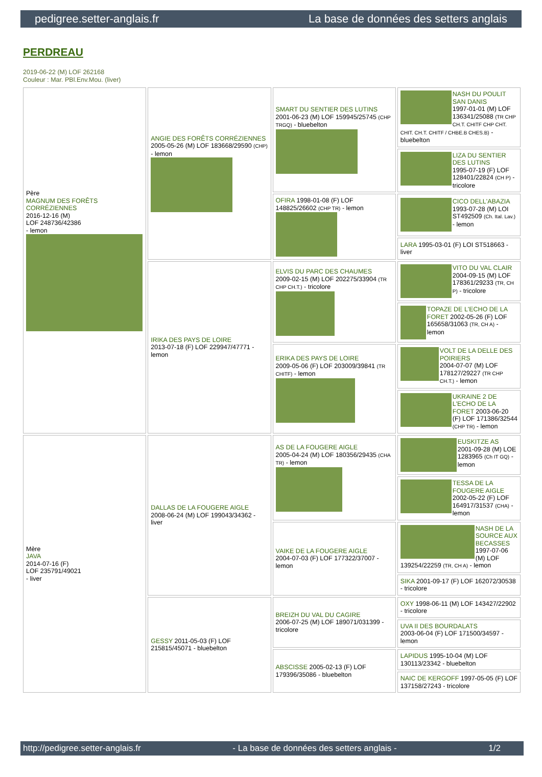pedigree.setter-anglais.fr La base de données des setters anglais
PERDREAU
2019-06-22 (M) LOF 262168
Couleur : Mar. PBl.Env.Mou. (liver)
| Père MAGNUM DES FORÊTS CORRÉZIENNES 2016-12-16 (M) LOF 248736/42386 - lemon | ANGIE DES FORÊTS CORRÉZIENNES 2005-05-26 (M) LOF 183668/29590 (CHP) - lemon | SMART DU SENTIER DES LUTINS 2001-06-23 (M) LOF 159945/25745 (CHP TRGQ) - bluebelton | NASH DU POULIT SAN DANIS 1997-01-01 (M) LOF 136341/25088 (TR CHP CH.T. CHITF CHP CHT. CHIT. CH.T. CHITF / CHBE.B CHES.B) - bluebelton |
| | | | LIZA DU SENTIER DES LUTINS 1995-07-19 (F) LOF 128401/22824 (CH P) - tricolore |
| | | OFIRA 1998-01-08 (F) LOF 148825/26602 (CHP TR) - lemon | CICO DELL'ABAZIA 1993-07-28 (M) LOI ST492509 (Ch. Ital. Lav.) - lemon |
| | | | LARA 1995-03-01 (F) LOI ST518663 - liver |
| | IRIKA DES PAYS DE LOIRE 2013-07-18 (F) LOF 229947/47771 - lemon | ELVIS DU PARC DES CHAUMES 2009-02-15 (M) LOF 202275/33904 (TR CHP CH.T.) - tricolore | VITO DU VAL CLAIR 2004-09-15 (M) LOF 178361/29233 (TR, CH P) - tricolore |
| | | | TOPAZE DE L'ECHO DE LA FORET 2002-05-26 (F) LOF 165658/31063 (TR, CH A) - lemon |
| | | ERIKA DES PAYS DE LOIRE 2009-05-06 (F) LOF 203009/39841 (TR CHITF) - lemon | VOLT DE LA DELLE DES POIRIERS 2004-07-07 (M) LOF 178127/29227 (TR CHP CH.T.) - lemon |
| | | | UKRAINE 2 DE L'ECHO DE LA FORET 2003-06-20 (F) LOF 171386/32544 (CHP TR) - lemon |
| Mère JAVA 2014-07-16 (F) LOF 235791/49021 - liver | DALLAS DE LA FOUGERE AIGLE 2008-06-24 (M) LOF 199043/34362 - liver | AS DE LA FOUGERE AIGLE 2005-04-24 (M) LOF 180356/29435 (CHA TR) - lemon | EUSKITZE AS 2001-09-28 (M) LOE 1283965 (Ch IT GQ) - lemon |
| | | | TESSA DE LA FOUGERE AIGLE 2002-05-22 (F) LOF 164917/31537 (CHA) - lemon |
| | | VAIKE DE LA FOUGERE AIGLE 2004-07-03 (F) LOF 177322/37007 - lemon | NASH DE LA SOURCE AUX BECASSES 1997-07-06 (M) LOF 139254/22259 (TR, CH A) - lemon |
| | | | SIKA 2001-09-17 (F) LOF 162072/30538 - tricolore |
| | GESSY 2011-05-03 (F) LOF 215815/45071 - bluebelton | BREIZH DU VAL DU CAGIRE 2006-07-25 (M) LOF 189071/031399 - tricolore | OXY 1998-06-11 (M) LOF 143427/22902 - tricolore |
| | | | UVA II DES BOURDALATS 2003-06-04 (F) LOF 171500/34597 - lemon |
| | | ABSCISSE 2005-02-13 (F) LOF 179396/35086 - bluebelton | LAPIDUS 1995-10-04 (M) LOF 130113/23342 - bluebelton |
| | | | NAIC DE KERGOFF 1997-05-05 (F) LOF 137158/27243 - tricolore |
http://pedigree.setter-anglais.fr - La base de données des setters anglais - 1/2